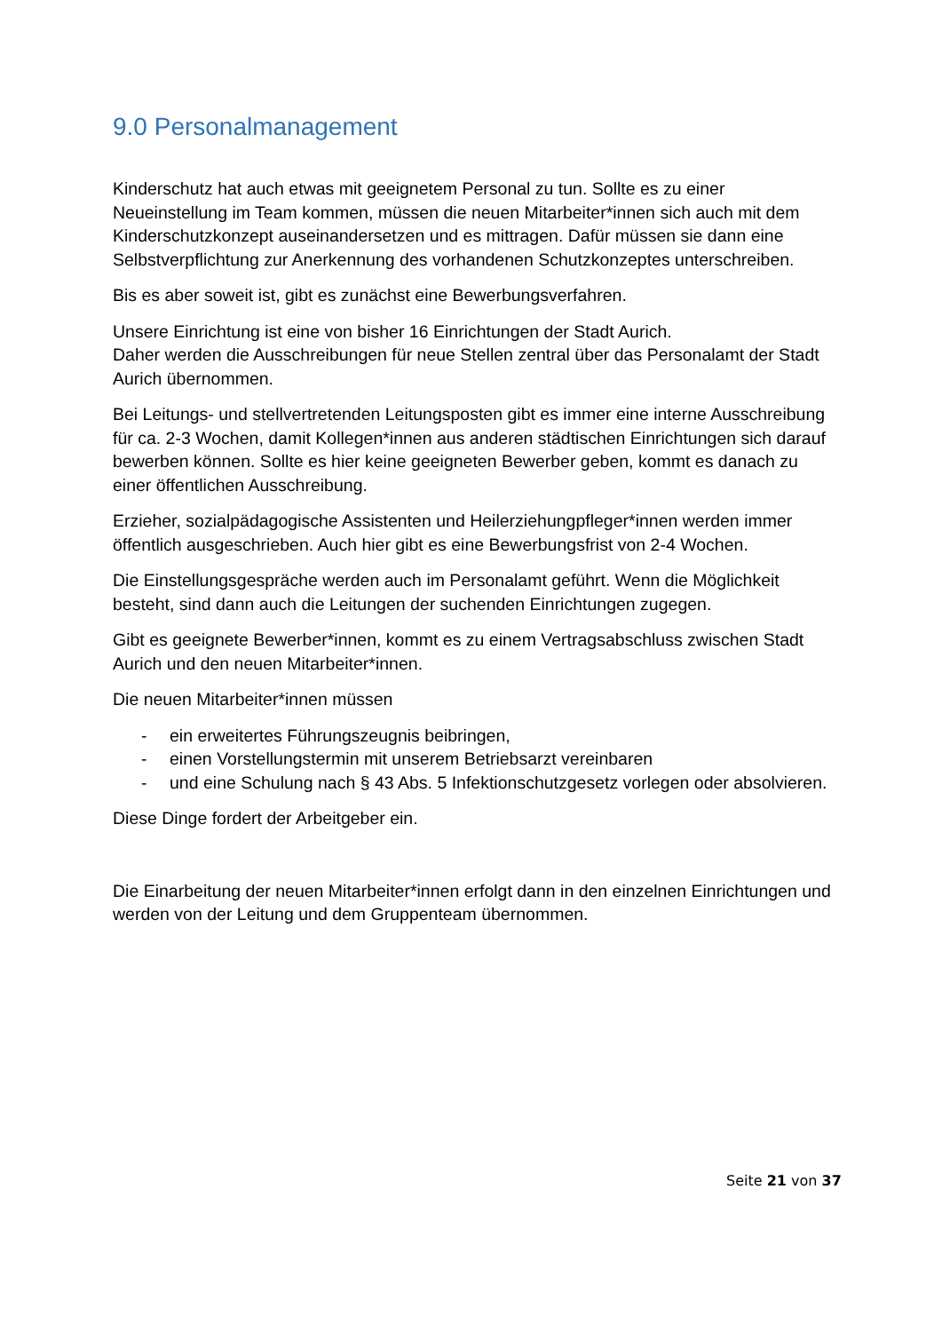9.0 Personalmanagement
Kinderschutz hat auch etwas mit geeignetem Personal zu tun. Sollte es zu einer Neueinstellung im Team kommen, müssen die neuen Mitarbeiter*innen sich auch mit dem Kinderschutzkonzept auseinandersetzen und es mittragen. Dafür müssen sie dann eine Selbstverpflichtung zur Anerkennung des vorhandenen Schutzkonzeptes unterschreiben.
Bis es aber soweit ist, gibt es zunächst eine Bewerbungsverfahren.
Unsere Einrichtung ist eine von bisher 16 Einrichtungen der Stadt Aurich.
Daher werden die Ausschreibungen für neue Stellen zentral über das Personalamt der Stadt Aurich übernommen.
Bei Leitungs- und stellvertretenden Leitungsposten gibt es immer eine interne Ausschreibung für ca. 2-3 Wochen, damit Kollegen*innen aus anderen städtischen Einrichtungen sich darauf bewerben können. Sollte es hier keine geeigneten Bewerber geben, kommt es danach zu einer öffentlichen Ausschreibung.
Erzieher, sozialpädagogische Assistenten und Heilerziehungpfleger*innen werden immer öffentlich ausgeschrieben. Auch hier gibt es eine Bewerbungsfrist von 2-4 Wochen.
Die Einstellungsgespräche werden auch im Personalamt geführt. Wenn die Möglichkeit besteht, sind dann auch die Leitungen der suchenden Einrichtungen zugegen.
Gibt es geeignete Bewerber*innen, kommt es zu einem Vertragsabschluss zwischen Stadt Aurich und den neuen Mitarbeiter*innen.
Die neuen Mitarbeiter*innen müssen
- ein erweitertes Führungszeugnis beibringen,
- einen Vorstellungstermin mit unserem Betriebsarzt vereinbaren
- und eine Schulung nach § 43 Abs. 5 Infektionschutzgesetz vorlegen oder absolvieren.
Diese Dinge fordert der Arbeitgeber ein.
Die Einarbeitung der neuen Mitarbeiter*innen erfolgt dann in den einzelnen Einrichtungen und werden von der Leitung und dem Gruppenteam übernommen.
Seite 21 von 37